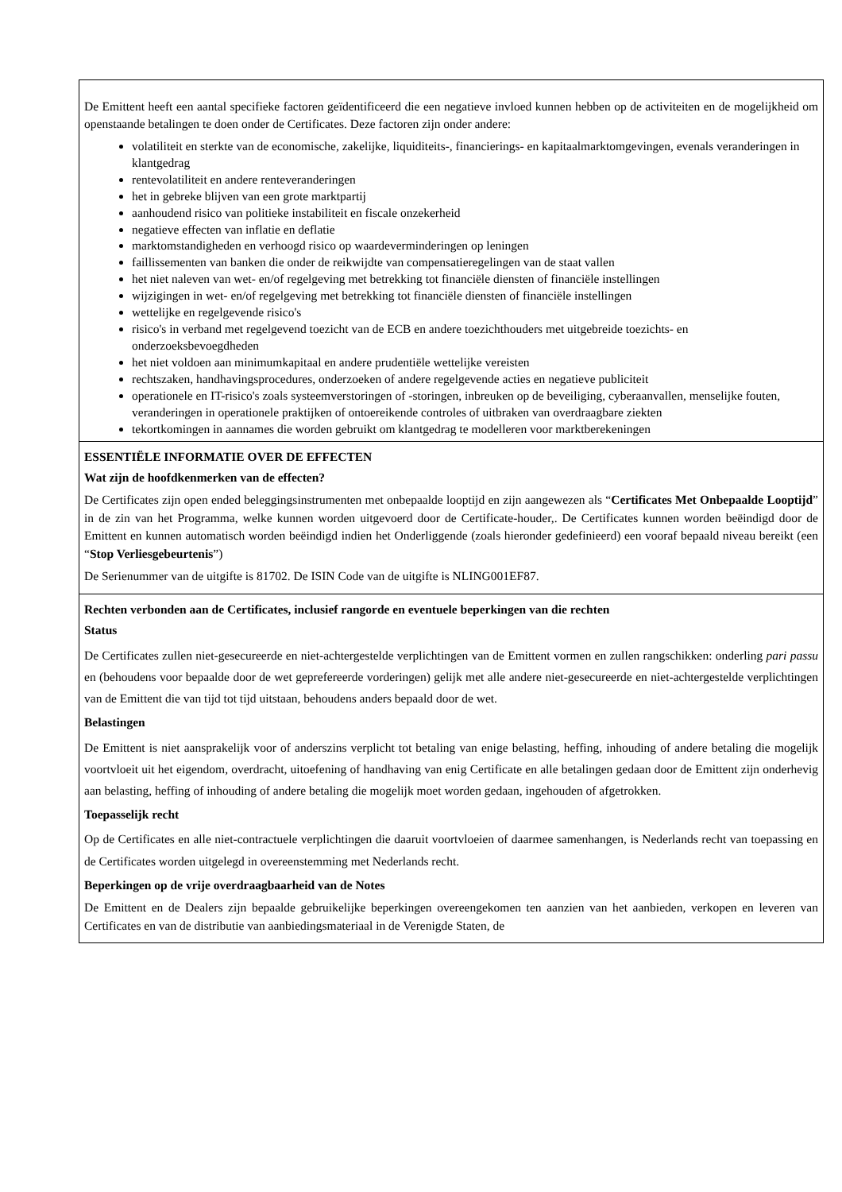| De Emittent heeft een aantal specifieke factoren geïdentificeerd die een negatieve invloed kunnen hebben op de activiteiten en de mogelijkheid om openstaande betalingen te doen onder de Certificates. Deze factoren zijn onder andere: volatiliteit en sterkte van de economische, zakelijke, liquiditeits-, financierings- en kapitaalmarktomgevingen, evenals veranderingen in klantgedrag rentevolatiliteit en andere renteveranderingen het in gebreke blijven van een grote marktpartij aanhoudend risico van politieke instabiliteit en fiscale onzekerheid negatieve effecten van inflatie en deflatie marktomstandigheden en verhoogd risico op waardeverminderingen op leningen faillissementen van banken die onder de reikwijdte van compensatieregelingen van de staat vallen het niet naleven van wet- en/of regelgeving met betrekking tot financiële diensten of financiële instellingen wijzigingen in wet- en/of regelgeving met betrekking tot financiële diensten of financiële instellingen wettelijke en regelgevende risico's risico's in verband met regelgevend toezicht van de ECB en andere toezichthouders met uitgebreide toezichts- en onderzoeksbevoegdheden het niet voldoen aan minimumkapitaal en andere prudentiële wettelijke vereisten rechtszaken, handhavingsprocedures, onderzoeken of andere regelgevende acties en negatieve publiciteit operationele en IT-risico's zoals systeemverstoringen of -storingen, inbreuken op de beveiliging, cyberaanvallen, menselijke fouten, veranderingen in operationele praktijken of ontoereikende controles of uitbraken van overdraagbare ziekten tekortkomingen in aannames die worden gebruikt om klantgedrag te modelleren voor marktberekeningen |
| ESSENTIËLE INFORMATIE OVER DE EFFECTEN Wat zijn de hoofdkenmerken van de effecten? De Certificates zijn open ended beleggingsinstrumenten met onbepaalde looptijd en zijn aangewezen als “ Certificates Met Onbepaalde Looptijd ” in de zin van het Programma, welke kunnen worden uitgevoerd door de Certificate-houder,. De Certificates kunnen worden beëindigd door de Emittent en kunnen automatisch worden beëindigd indien het Onderliggende (zoals hieronder gedefinieerd) een vooraf bepaald niveau bereikt (een “ Stop Verliesgebeurtenis ”) De Serienummer van de uitgifte is 81702. De ISIN Code van de uitgifte is NLING001EF87. |
| Rechten verbonden aan de Certificates, inclusief rangorde en eventuele beperkingen van die rechten Status De Certificates zullen niet-gesecureerde en niet-achtergestelde verplichtingen van de Emittent vormen en zullen rangschikken: onderling pari passu en (behoudens voor bepaalde door de wet geprefereerde vorderingen) gelijk met alle andere niet-gesecureerde en niet-achtergestelde verplichtingen van de Emittent die van tijd tot tijd uitstaan, behoudens anders bepaald door de wet. Belastingen De Emittent is niet aansprakelijk voor of anderszins verplicht tot betaling van enige belasting, heffing, inhouding of andere betaling die mogelijk voortvloeit uit het eigendom, overdracht, uitoefening of handhaving van enig Certificate en alle betalingen gedaan door de Emittent zijn onderhevig aan belasting, heffing of inhouding of andere betaling die mogelijk moet worden gedaan, ingehouden of afgetrokken. Toepasselijk recht Op de Certificates en alle niet-contractuele verplichtingen die daaruit voortvloeien of daarmee samenhangen, is Nederlands recht van toepassing en de Certificates worden uitgelegd in overeenstemming met Nederlands recht. Beperkingen op de vrije overdraagbaarheid van de Notes De Emittent en de Dealers zijn bepaalde gebruikelijke beperkingen overeengekomen ten aanzien van het aanbieden, verkopen en leveren van Certificates en van de distributie van aanbiedingsmateriaal in de Verenigde Staten, de |